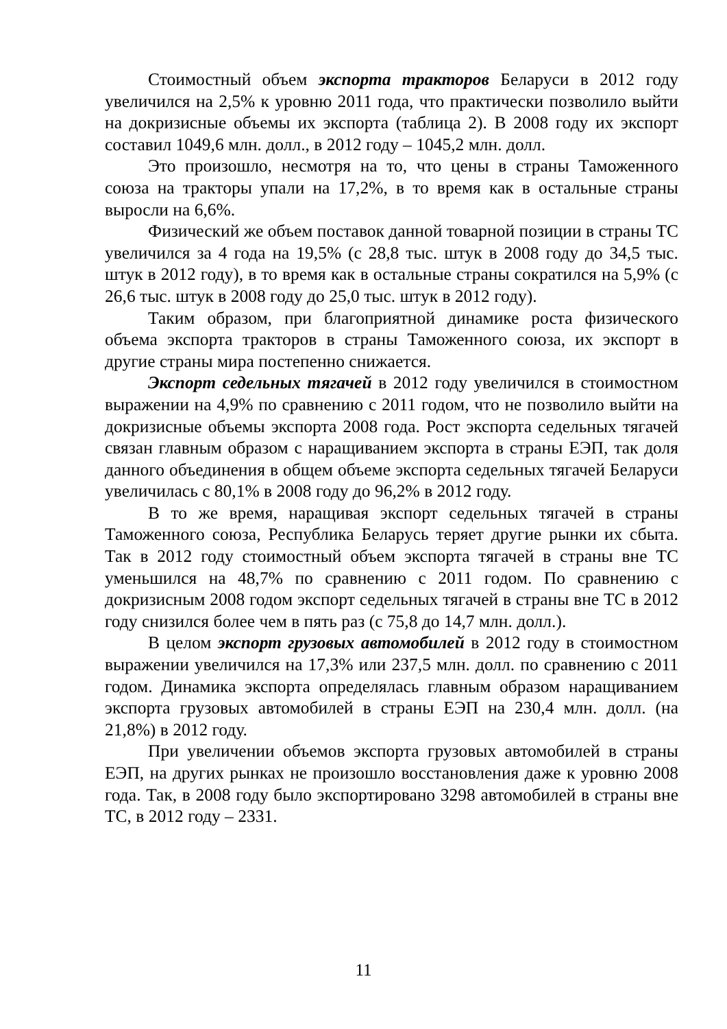Стоимостный объем экспорта тракторов Беларуси в 2012 году увеличился на 2,5% к уровню 2011 года, что практически позволило выйти на докризисные объемы их экспорта (таблица 2). В 2008 году их экспорт составил 1049,6 млн. долл., в 2012 году – 1045,2 млн. долл.
Это произошло, несмотря на то, что цены в страны Таможенного союза на тракторы упали на 17,2%, в то время как в остальные страны выросли на 6,6%.
Физический же объем поставок данной товарной позиции в страны ТС увеличился за 4 года на 19,5% (с 28,8 тыс. штук в 2008 году до 34,5 тыс. штук в 2012 году), в то время как в остальные страны сократился на 5,9% (с 26,6 тыс. штук в 2008 году до 25,0 тыс. штук в 2012 году).
Таким образом, при благоприятной динамике роста физического объема экспорта тракторов в страны Таможенного союза, их экспорт в другие страны мира постепенно снижается.
Экспорт седельных тягачей в 2012 году увеличился в стоимостном выражении на 4,9% по сравнению с 2011 годом, что не позволило выйти на докризисные объемы экспорта 2008 года. Рост экспорта седельных тягачей связан главным образом с наращиванием экспорта в страны ЕЭП, так доля данного объединения в общем объеме экспорта седельных тягачей Беларуси увеличилась с 80,1% в 2008 году до 96,2% в 2012 году.
В то же время, наращивая экспорт седельных тягачей в страны Таможенного союза, Республика Беларусь теряет другие рынки их сбыта. Так в 2012 году стоимостный объем экспорта тягачей в страны вне ТС уменьшился на 48,7% по сравнению с 2011 годом. По сравнению с докризисным 2008 годом экспорт седельных тягачей в страны вне ТС в 2012 году снизился более чем в пять раз (с 75,8 до 14,7 млн. долл.).
В целом экспорт грузовых автомобилей в 2012 году в стоимостном выражении увеличился на 17,3% или 237,5 млн. долл. по сравнению с 2011 годом. Динамика экспорта определялась главным образом наращиванием экспорта грузовых автомобилей в страны ЕЭП на 230,4 млн. долл. (на 21,8%) в 2012 году.
При увеличении объемов экспорта грузовых автомобилей в страны ЕЭП, на других рынках не произошло восстановления даже к уровню 2008 года. Так, в 2008 году было экспортировано 3298 автомобилей в страны вне ТС, в 2012 году – 2331.
11